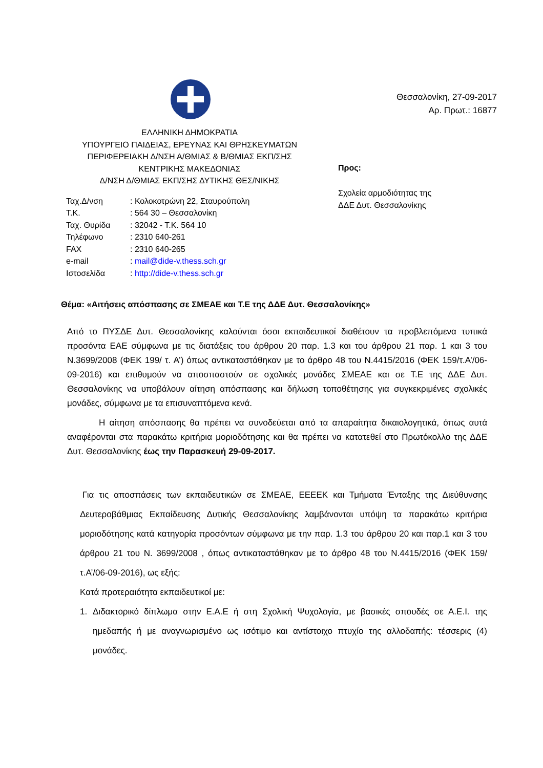ΕΛΛΗΝΙΚΗ ΔΗΜΟΚΡΑΤΙΑ
ΥΠΟΥΡΓΕΙΟ ΠΑΙΔΕΙΑΣ, ΕΡΕΥΝΑΣ ΚΑΙ ΘΡΗΣΚΕΥΜΑΤΩΝ
ΠΕΡΙΦΕΡΕΙΑΚΗ Δ/ΝΣΗ Α/ΘΜΙΑΣ & Β/ΘΜΙΑΣ ΕΚΠ/ΣΗΣ
ΚΕΝΤΡΙΚΗΣ ΜΑΚΕΔΟΝΙΑΣ
Δ/ΝΣΗ Δ/ΘΜΙΑΣ ΕΚΠ/ΣΗΣ ΔΥΤΙΚΗΣ ΘΕΣ/ΝΙΚΗΣ
| Ταχ.Δ/νση | : Κολοκοτρώνη 22, Σταυρούπολη |
| Τ.Κ. | : 564 30 – Θεσσαλονίκη |
| Ταχ. Θυρίδα | : 32042 - Τ.Κ. 564 10 |
| Τηλέφωνο | : 2310 640-261 |
| FAX | : 2310 640-265 |
| e-mail | : mail@dide-v.thess.sch.gr |
| Ιστοσελίδα | : http://dide-v.thess.sch.gr |
Θεσσαλονίκη, 27-09-2017
Αρ. Πρωτ.: 16877
Προς:
Σχολεία αρμοδιότητας της
ΔΔΕ Δυτ. Θεσσαλονίκης
Θέμα: «Αιτήσεις απόσπασης σε ΣΜΕΑΕ και Τ.Ε της ΔΔΕ Δυτ. Θεσσαλονίκης»
Από το ΠΥΣΔΕ Δυτ. Θεσσαλονίκης καλούνται όσοι εκπαιδευτικοί διαθέτουν τα προβλεπόμενα τυπικά προσόντα ΕΑΕ σύμφωνα με τις διατάξεις του άρθρου 20 παρ. 1.3 και του άρθρου 21 παρ. 1 και 3 του Ν.3699/2008 (ΦΕΚ 199/ τ. Α’) όπως αντικαταστάθηκαν με το άρθρο 48 του Ν.4415/2016 (ΦΕΚ 159/τ.Α’/06-09-2016) και επιθυμούν να αποσπαστούν σε σχολικές μονάδες ΣΜΕΑΕ και σε Τ.Ε της ΔΔΕ Δυτ. Θεσσαλονίκης να υποβάλουν αίτηση απόσπασης και δήλωση τοποθέτησης για συγκεκριμένες σχολικές μονάδες, σύμφωνα με τα επισυναπτόμενα κενά.
Η αίτηση απόσπασης θα πρέπει να συνοδεύεται από τα απαραίτητα δικαιολογητικά, όπως αυτά αναφέρονται στα παρακάτω κριτήρια μοριοδότησης και θα πρέπει να κατατεθεί στο Πρωτόκολλο της ΔΔΕ Δυτ. Θεσσαλονίκης έως την Παρασκευή 29-09-2017.
Για τις αποσπάσεις των εκπαιδευτικών σε ΣΜΕΑΕ, ΕΕΕΕΚ και Τμήματα Ένταξης της Διεύθυνσης Δευτεροβάθμιας Εκπαίδευσης Δυτικής Θεσσαλονίκης λαμβάνονται υπόψη τα παρακάτω κριτήρια μοριοδότησης κατά κατηγορία προσόντων σύμφωνα με την παρ. 1.3 του άρθρου 20 και παρ.1 και 3 του άρθρου 21 του Ν. 3699/2008 , όπως αντικαταστάθηκαν με το άρθρο 48 του Ν.4415/2016 (ΦΕΚ 159/τ.Α’/06-09-2016), ως εξής:
Κατά προτεραιότητα εκπαιδευτικοί με:
1. Διδακτορικό δίπλωμα στην Ε.Α.Ε ή στη Σχολική Ψυχολογία, με βασικές σπουδές σε Α.Ε.Ι. της ημεδαπής ή με αναγνωρισμένο ως ισότιμο και αντίστοιχο πτυχίο της αλλοδαπής: τέσσερις (4) μονάδες.